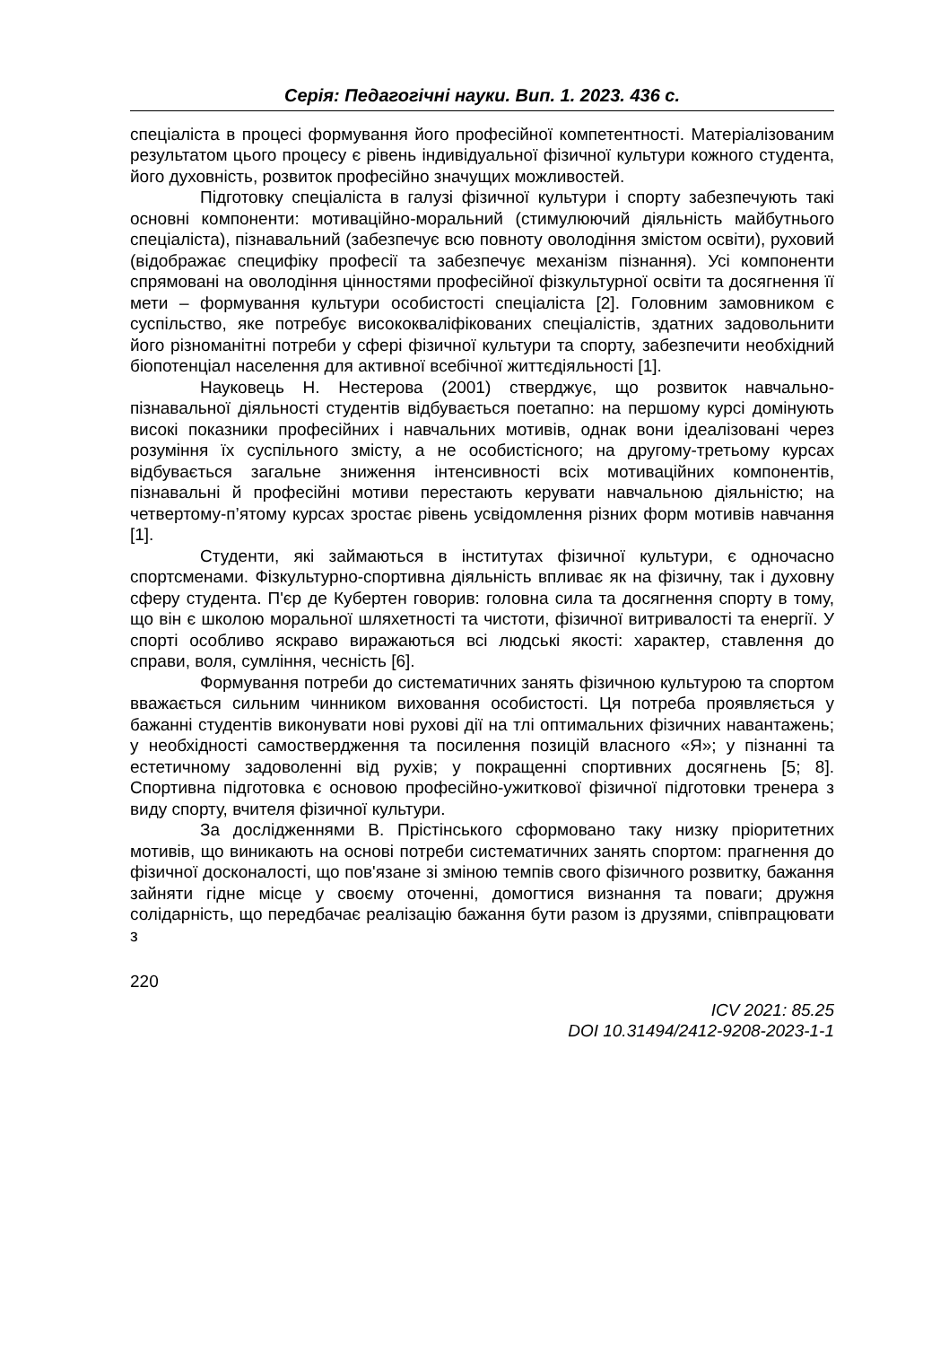Серія: Педагогічні науки. Вип. 1. 2023. 436 с.
спеціаліста в процесі формування його професійної компетентності. Матеріалізованим результатом цього процесу є рівень індивідуальної фізичної культури кожного студента, його духовність, розвиток професійно значущих можливостей.
Підготовку спеціаліста в галузі фізичної культури і спорту забезпечують такі основні компоненти: мотиваційно-моральний (стимулюючий діяльність майбутнього спеціаліста), пізнавальний (забезпечує всю повноту оволодіння змістом освіти), руховий (відображає специфіку професії та забезпечує механізм пізнання). Усі компоненти спрямовані на оволодіння цінностями професійної фізкультурної освіти та досягнення її мети – формування культури особистості спеціаліста [2]. Головним замовником є суспільство, яке потребує висококваліфікованих спеціалістів, здатних задовольнити його різноманітні потреби у сфері фізичної культури та спорту, забезпечити необхідний біопотенціал населення для активної всебічної життєдіяльності [1].
Науковець Н. Нестерова (2001) стверджує, що розвиток навчально-пізнавальної діяльності студентів відбувається поетапно: на першому курсі домінують високі показники професійних і навчальних мотивів, однак вони ідеалізовані через розуміння їх суспільного змісту, а не особистісного; на другому-третьому курсах відбувається загальне зниження інтенсивності всіх мотиваційних компонентів, пізнавальні й професійні мотиви перестають керувати навчальною діяльністю; на четвертому-п’ятому курсах зростає рівень усвідомлення різних форм мотивів навчання [1].
Студенти, які займаються в інститутах фізичної культури, є одночасно спортсменами. Фізкультурно-спортивна діяльність впливає як на фізичну, так і духовну сферу студента. П'єр де Кубертен говорив: головна сила та досягнення спорту в тому, що він є школою моральної шляхетності та чистоти, фізичної витривалості та енергії. У спорті особливо яскраво виражаються всі людські якості: характер, ставлення до справи, воля, сумління, чесність [6].
Формування потреби до систематичних занять фізичною культурою та спортом вважається сильним чинником виховання особистості. Ця потреба проявляється у бажанні студентів виконувати нові рухові дії на тлі оптимальних фізичних навантажень; у необхідності самоствердження та посилення позицій власного «Я»; у пізнанні та естетичному задоволенні від рухів; у покращенні спортивних досягнень [5; 8]. Спортивна підготовка є основою професійно-ужиткової фізичної підготовки тренера з виду спорту, вчителя фізичної культури.
За дослідженнями В. Прістінського сформовано таку низку пріоритетних мотивів, що виникають на основі потреби систематичних занять спортом: прагнення до фізичної досконалості, що пов'язане зі зміною темпів свого фізичного розвитку, бажання зайняти гідне місце у своєму оточенні, домогтися визнання та поваги; дружня солідарність, що передбачає реалізацію бажання бути разом із друзями, співпрацювати з
220
ICV 2021: 85.25
DOI 10.31494/2412-9208-2023-1-1